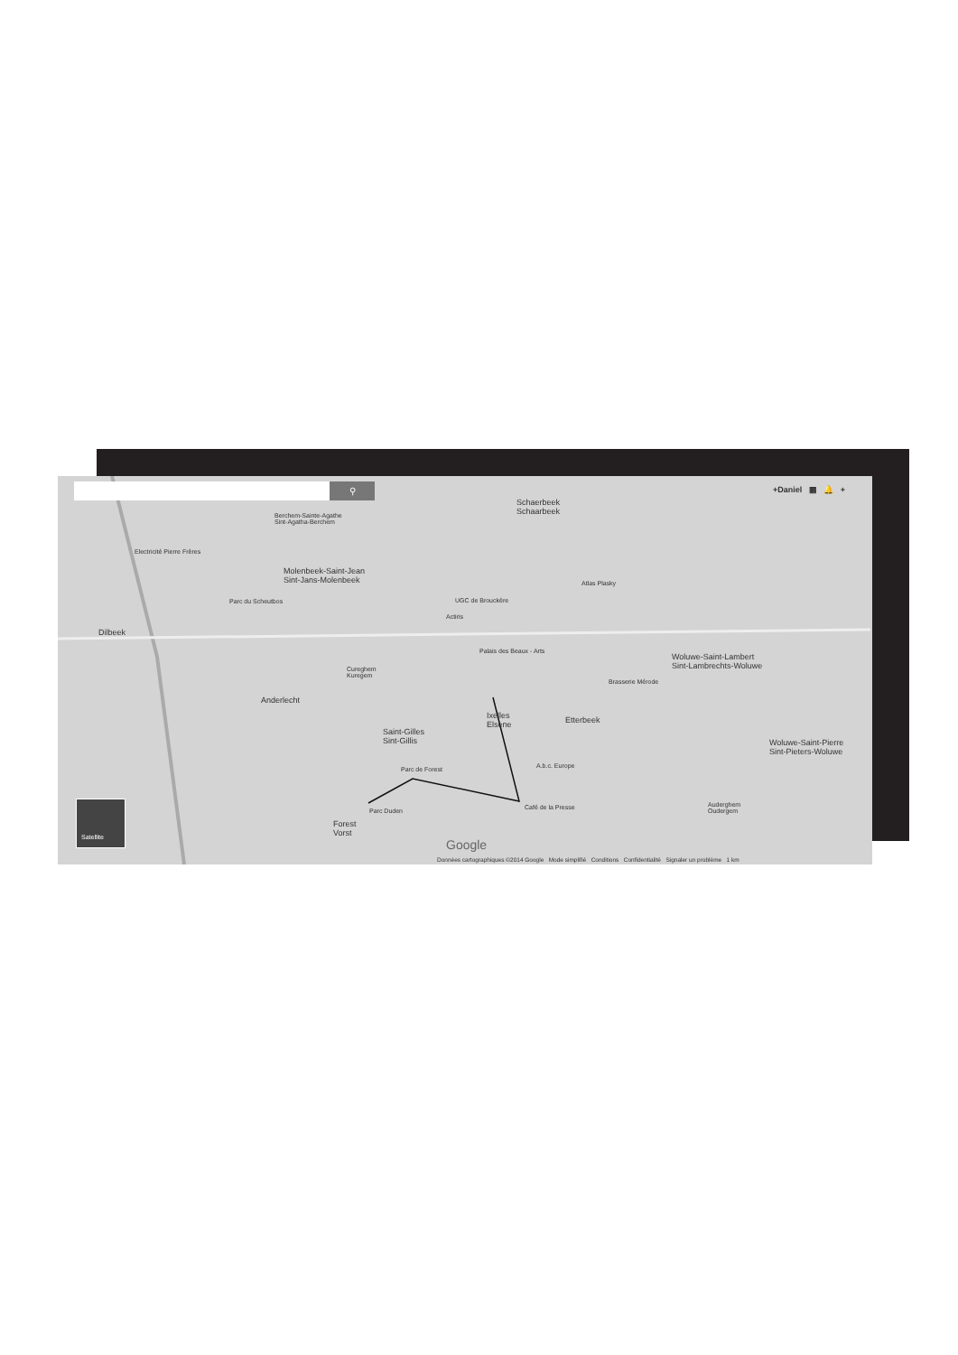⚲ +Daniel ▦ 🔔 +
Schaerbeek
Schaarbeek
Berchem-Sainte-Agathe
Sint-Agatha-Berchem
Electricité Pierre Frères
Molenbeek-Saint-Jean
Sint-Jans-Molenbeek
Parc du Scheutbos
Atlas Plasky
UGC de Brouckère
Actiris
Dilbeek
Palais des Beaux - Arts
Woluwe-Saint-Lambert
Sint-Lambrechts-Woluwe
Cureghem
Kuregem
Brasserie Mérode
Anderlecht
Ixelles
Elsene
Etterbeek
Saint-Gilles
Sint-Gillis
Woluwe-Saint-Pierre
Sint-Pieters-Woluwe
A.b.c. Europe
Parc de Forest
Café de la Presse
Parc Duden
Auderghem
Oudergem
Forest
Vorst
Google
Satellite
Données cartographiques ©2014 Google Mode simplifié Conditions Confidentialité Signaler un problème 1 km